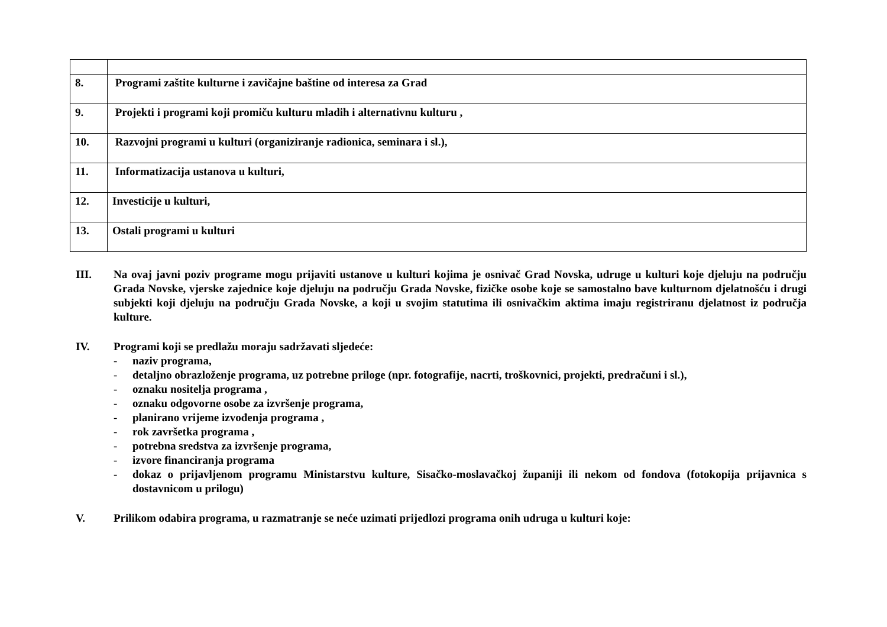| 8. | Programi zaštite kulturne i zavičajne baštine od interesa za Grad |
| 9. | Projekti i programi koji promiču kulturu mladih i alternativnu kulturu , |
| 10. | Razvojni programi u kulturi (organiziranje radionica, seminara i sl.), |
| 11. | Informatizacija ustanova u kulturi, |
| 12. | Investicije u kulturi, |
| 13. | Ostali programi u kulturi |
III. Na ovaj javni poziv programe mogu prijaviti ustanove u kulturi kojima je osnivač Grad Novska, udruge u kulturi koje djeluju na području Grada Novske, vjerske zajednice koje djeluju na području Grada Novske, fizičke osobe koje se samostalno bave kulturnom djelatnošću i drugi subjekti koji djeluju na području Grada Novske, a koji u svojim statutima ili osnivačkim aktima imaju registriranu djelatnost iz područja kulture.
IV. Programi koji se predlažu moraju sadržavati sljedeće:
- naziv programa,
- detaljno obrazloženje programa, uz potrebne priloge (npr. fotografije, nacrti, troškovnici, projekti, predračuni i sl.),
- oznaku nositelja programa ,
- oznaku odgovorne osobe za izvršenje programa,
- planirano vrijeme izvođenja programa ,
- rok završetka programa ,
- potrebna sredstva za izvršenje programa,
- izvore financiranja programa
- dokaz o prijavljenom programu Ministarstvu kulture, Sisačko-moslavačkoj županiji ili nekom od fondova (fotokopija prijavnica s dostavnicom u prilogu)
V. Prilikom odabira programa, u razmatranje se neće uzimati prijedlozi programa onih udruga u kulturi koje: